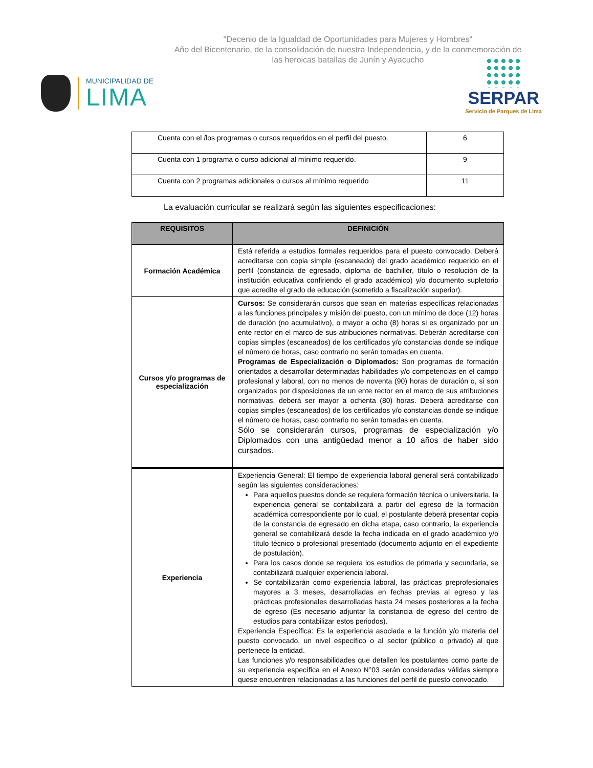"Decenio de la Igualdad de Oportunidades para Mujeres y Hombres"
Año del Bicentenario, de la consolidación de nuestra Independencia, y de la conmemoración de las heroicas batallas de Junín y Ayacucho
MUNICIPALIDAD DE
LIMA
SERPAR
Servicio de Parques de Lima
| Cuenta con el /los programas o cursos requeridos en el perfil del puesto. | 6 |
| Cuenta con 1 programa o curso adicional al mínimo requerido. | 9 |
| Cuenta con 2 programas adicionales o cursos al mínimo requerido | 11 |
La evaluación curricular se realizará según las siguientes especificaciones:
| REQUISITOS | DEFINICIÓN |
| --- | --- |
| Formación Académica | Está referida a estudios formales requeridos para el puesto convocado. Deberá acreditarse con copia simple (escaneado) del grado académico requerido en el perfil (constancia de egresado, diploma de bachiller, título o resolución de la institución educativa confiriendo el grado académico) y/o documento supletorio que acredite el grado de educación (sometido a fiscalización superior). |
| Cursos y/o programas de especialización | Cursos: Se considerarán cursos que sean en materias específicas relacionadas a las funciones principales y misión del puesto, con un mínimo de doce (12) horas de duración (no acumulativo), o mayor a ocho (8) horas si es organizado por un ente rector en el marco de sus atribuciones normativas. Deberán acreditarse con copias simples (escaneados) de los certificados y/o constancias donde se indique el número de horas, caso contrario no serán tomadas en cuenta. Programas de Especialización o Diplomados: Son programas de formación orientados a desarrollar determinadas habilidades y/o competencias en el campo profesional y laboral, con no menos de noventa (90) horas de duración o, si son organizados por disposiciones de un ente rector en el marco de sus atribuciones normativas, deberá ser mayor a ochenta (80) horas. Deberá acreditarse con copias simples (escaneados) de los certificados y/o constancias donde se indique el número de horas, caso contrario no serán tomadas en cuenta. Sólo se considerarán cursos, programas de especialización y/o Diplomados con una antigüedad menor a 10 años de haber sido cursados. |
| Experiencia | Experiencia General: El tiempo de experiencia laboral general será contabilizado según las siguientes consideraciones: Para aquellos puestos donde se requiera formación técnica o universitaria, la experiencia general se contabilizará a partir del egreso de la formación académica correspondiente por lo cual, el postulante deberá presentar copia de la constancia de egresado en dicha etapa, caso contrario, la experiencia general se contabilizará desde la fecha indicada en el grado académico y/o título técnico o profesional presentado (documento adjunto en el expediente de postulación). Para los casos donde se requiera los estudios de primaria y secundaria, se contabilizará cualquier experiencia laboral. Se contabilizarán como experiencia laboral, las prácticas preprofesionales mayores a 3 meses, desarrolladas en fechas previas al egreso y las prácticas profesionales desarrolladas hasta 24 meses posteriores a la fecha de egreso (Es necesario adjuntar la constancia de egreso del centro de estudios para contabilizar estos periodos). Experiencia Específica: Es la experiencia asociada a la función y/o materia del puesto convocado, un nivel específico o al sector (público o privado) al que pertenece la entidad. Las funciones y/o responsabilidades que detallen los postulantes como parte de su experiencia específica en el Anexo N°03 serán consideradas válidas siempre quese encuentren relacionadas a las funciones del perfil de puesto convocado. |